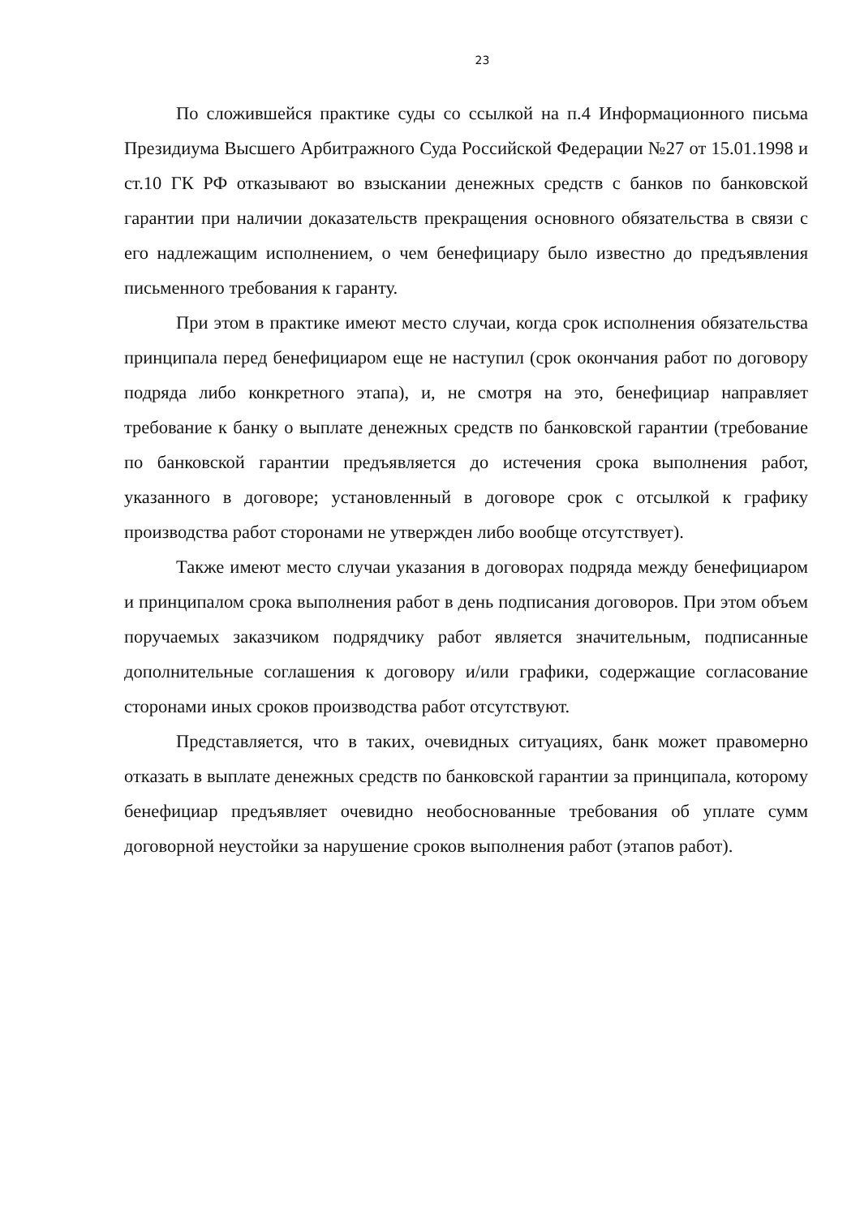23
По сложившейся практике суды со ссылкой на п.4 Информационного письма Президиума Высшего Арбитражного Суда Российской Федерации №27 от 15.01.1998 и ст.10 ГК РФ отказывают во взыскании денежных средств с банков по банковской гарантии при наличии доказательств прекращения основного обязательства в связи с его надлежащим исполнением, о чем бенефициару было известно до предъявления письменного требования к гаранту.
При этом в практике имеют место случаи, когда срок исполнения обязательства принципала перед бенефициаром еще не наступил (срок окончания работ по договору подряда либо конкретного этапа), и, не смотря на это, бенефициар направляет требование к банку о выплате денежных средств по банковской гарантии (требование по банковской гарантии предъявляется до истечения срока выполнения работ, указанного в договоре; установленный в договоре срок с отсылкой к графику производства работ сторонами не утвержден либо вообще отсутствует).
Также имеют место случаи указания в договорах подряда между бенефициаром и принципалом срока выполнения работ в день подписания договоров. При этом объем поручаемых заказчиком подрядчику работ является значительным, подписанные дополнительные соглашения к договору и/или графики, содержащие согласование сторонами иных сроков производства работ отсутствуют.
Представляется, что в таких, очевидных ситуациях, банк может правомерно отказать в выплате денежных средств по банковской гарантии за принципала, которому бенефициар предъявляет очевидно необоснованные требования об уплате сумм договорной неустойки за нарушение сроков выполнения работ (этапов работ).